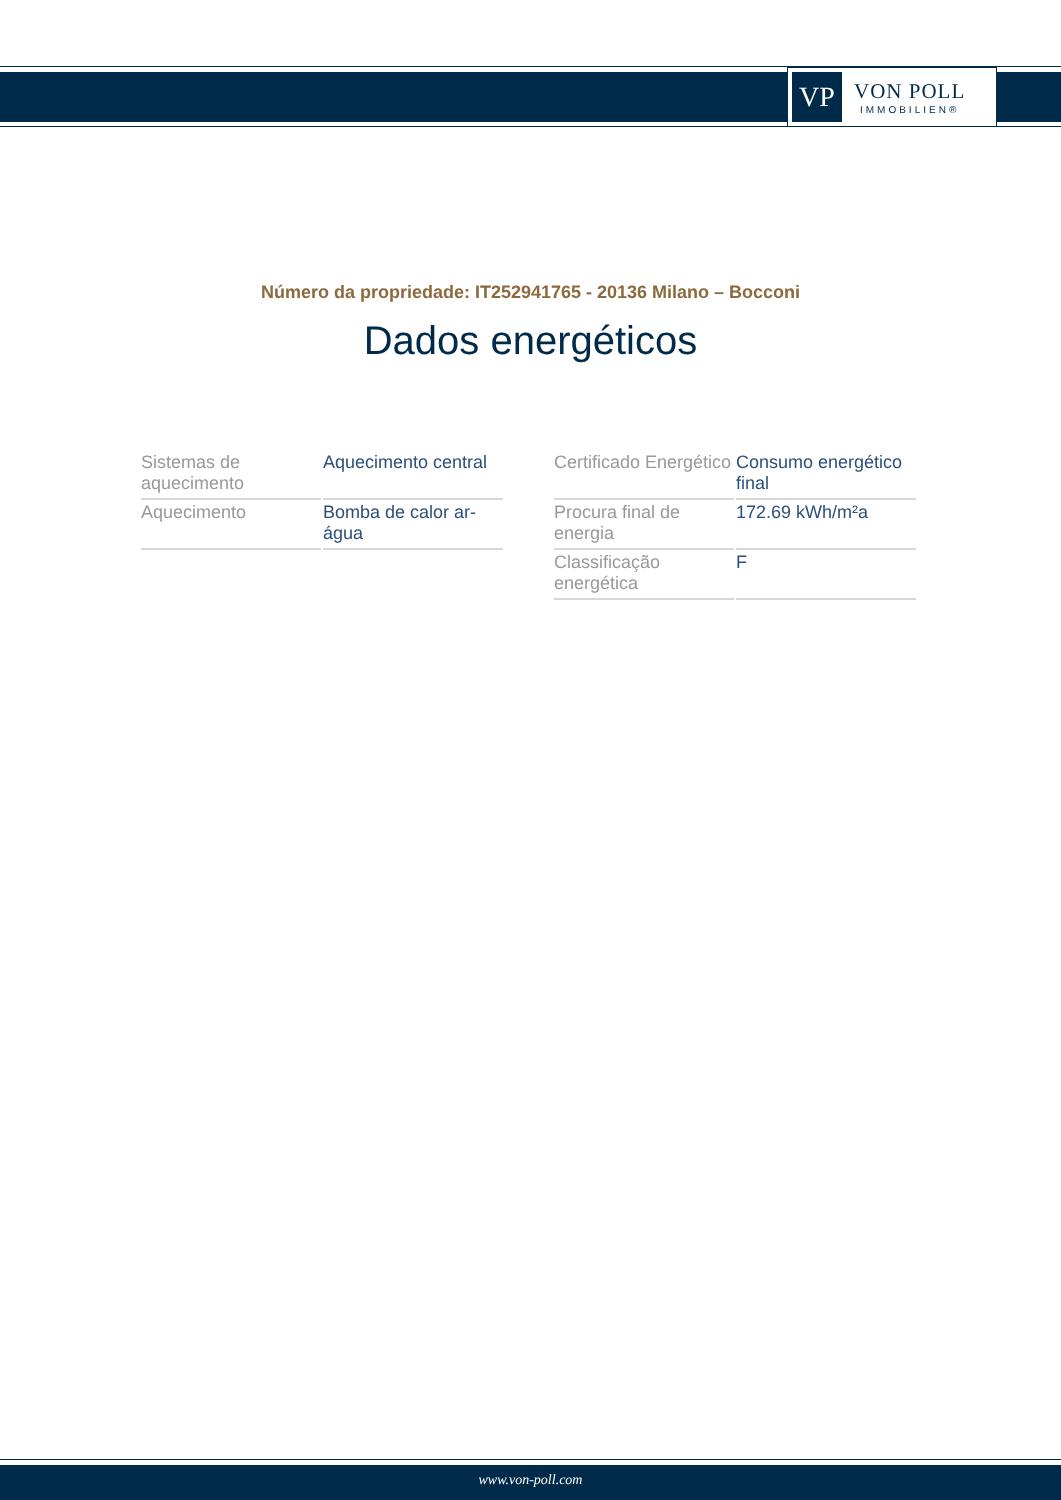VP
VON POLL
IMMOBILIEN®
Número da propriedade: IT252941765 - 20136 Milano – Bocconi
Dados energéticos
| Sistemas de aquecimento | Aquecimento central |
| Aquecimento | Bomba de calor ar-água |
| Certificado Energético | Consumo energético final |
| Procura final de energia | 172.69 kWh/m²a |
| Classificação energética | F |
www.von-poll.com